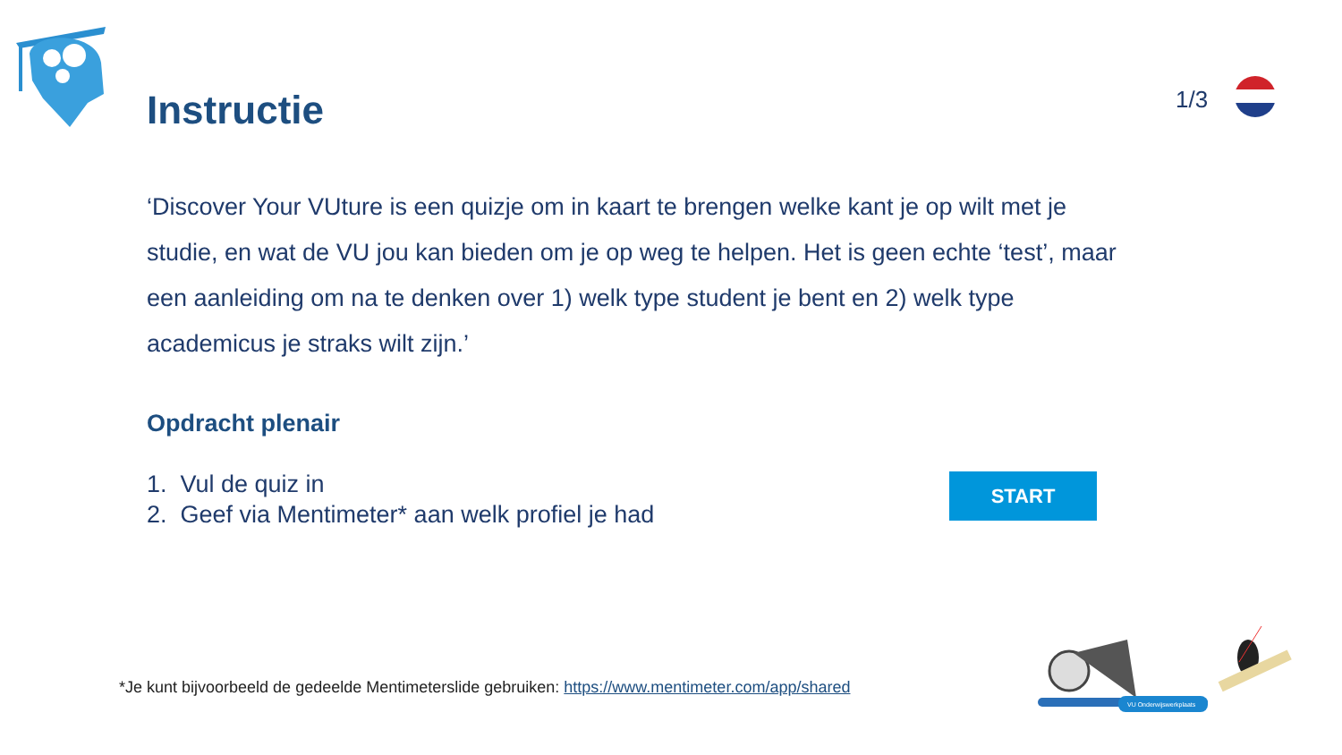Instructie 1/3
‘Discover Your VUture is een quizje om in kaart te brengen welke kant je op wilt met je studie, en wat de VU jou kan bieden om je op weg te helpen. Het is geen echte ‘test’, maar een aanleiding om na te denken over 1) welk type student je bent en 2) welk type academicus je straks wilt zijn.’
Opdracht plenair
1. Vul de quiz in
2. Geef via Mentimeter* aan welk profiel je had
START
*Je kunt bijvoorbeeld de gedeelde Mentimeterslide gebruiken: https://www.mentimeter.com/app/shared
VU Onderwijswerkplaats